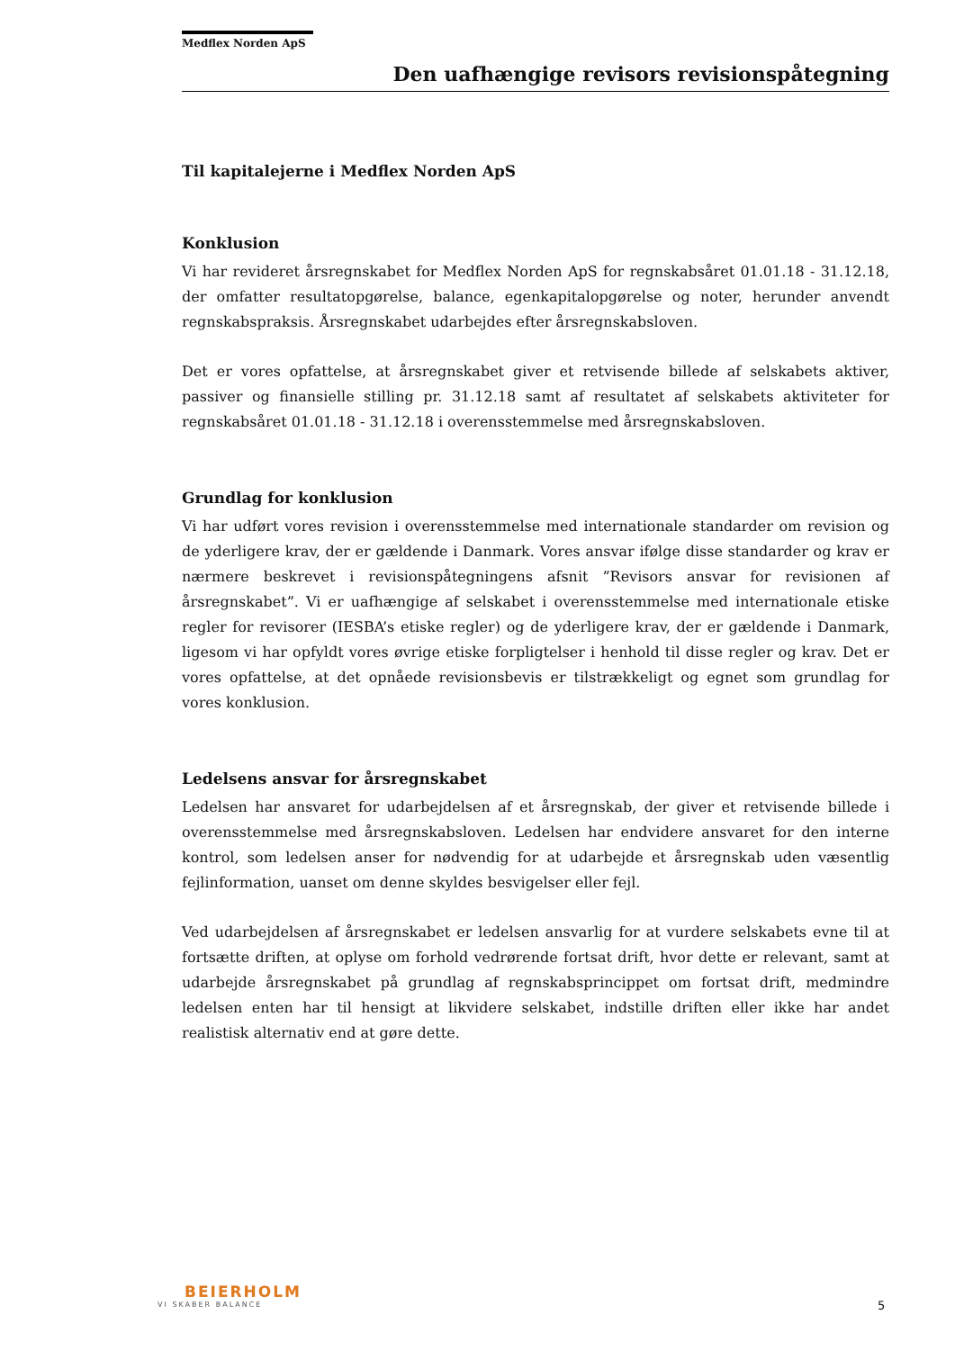Medflex Norden ApS
Den uafhængige revisors revisionspåtegning
Til kapitalejerne i Medflex Norden ApS
Konklusion
Vi har revideret årsregnskabet for Medflex Norden ApS for regnskabsåret 01.01.18 - 31.12.18, der omfatter resultatopgørelse, balance, egenkapitalopgørelse og noter, herunder anvendt regnskabspraksis. Årsregnskabet udarbejdes efter årsregnskabsloven.
Det er vores opfattelse, at årsregnskabet giver et retvisende billede af selskabets aktiver, passiver og finansielle stilling pr. 31.12.18 samt af resultatet af selskabets aktiviteter for regnskabsåret 01.01.18 - 31.12.18 i overensstemmelse med årsregnskabsloven.
Grundlag for konklusion
Vi har udført vores revision i overensstemmelse med internationale standarder om revision og de yderligere krav, der er gældende i Danmark. Vores ansvar ifølge disse standarder og krav er nærmere beskrevet i revisionspåtegningens afsnit ”Revisors ansvar for revisionen af årsregnskabet”. Vi er uafhængige af selskabet i overensstemmelse med internationale etiske regler for revisorer (IESBA’s etiske regler) og de yderligere krav, der er gældende i Danmark, ligesom vi har opfyldt vores øvrige etiske forpligtelser i henhold til disse regler og krav. Det er vores opfattelse, at det opnåede revisionsbevis er tilstrækkeligt og egnet som grundlag for vores konklusion.
Ledelsens ansvar for årsregnskabet
Ledelsen har ansvaret for udarbejdelsen af et årsregnskab, der giver et retvisende billede i overensstemmelse med årsregnskabsloven. Ledelsen har endvidere ansvaret for den interne kontrol, som ledelsen anser for nødvendig for at udarbejde et årsregnskab uden væsentlig fejlinformation, uanset om denne skyldes besvigelser eller fejl.
Ved udarbejdelsen af årsregnskabet er ledelsen ansvarlig for at vurdere selskabets evne til at fortsætte driften, at oplyse om forhold vedrørende fortsat drift, hvor dette er relevant, samt at udarbejde årsregnskabet på grundlag af regnskabsprincippet om fortsat drift, medmindre ledelsen enten har til hensigt at likvidere selskabet, indstille driften eller ikke har andet realistisk alternativ end at gøre dette.
BEIERHOLM
VI SKABER BALANCE
5